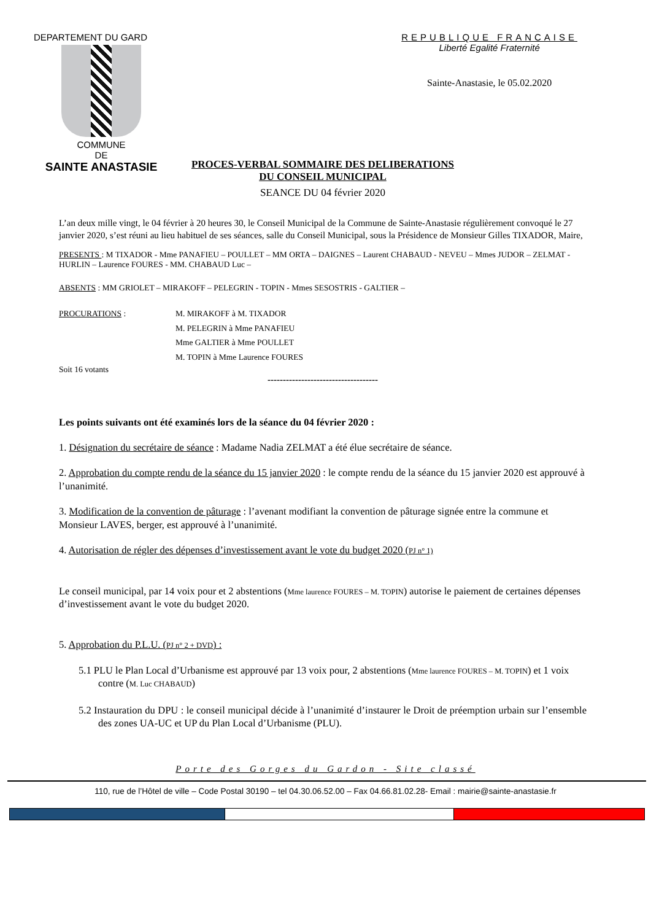DEPARTEMENT DU GARD
COMMUNE
DE
SAINTE ANASTASIE
REPUBLIQUE FRANCAISE
Liberté Egalité Fraternité
Sainte-Anastasie, le 05.02.2020
PROCES-VERBAL SOMMAIRE DES DELIBERATIONS
DU CONSEIL MUNICIPAL
SEANCE DU 04 février 2020
L’an deux mille vingt, le 04 février à 20 heures 30, le Conseil Municipal de la Commune de Sainte-Anastasie régulièrement convoqué le 27 janvier 2020, s’est réuni au lieu habituel de ses séances, salle du Conseil Municipal, sous la Présidence de Monsieur Gilles TIXADOR, Maire,
PRESENTS : M TIXADOR - Mme PANAFIEU – POULLET – MM ORTA – DAIGNES – Laurent CHABAUD - NEVEU – Mmes JUDOR – ZELMAT - HURLIN – Laurence FOURES - MM. CHABAUD Luc –
ABSENTS : MM GRIOLET – MIRAKOFF – PELEGRIN - TOPIN - Mmes SESOSTRIS - GALTIER –
PROCURATIONS : M. MIRAKOFF à M. TIXADOR
M. PELEGRIN à Mme PANAFIEU
Mme GALTIER à Mme POULLET
M. TOPIN à Mme Laurence FOURES
Soit 16 votants
------------------------------------
Les points suivants ont été examinés lors de la séance du 04 février 2020 :
1. Désignation du secrétaire de séance : Madame Nadia ZELMAT a été élue secrétaire de séance.
2. Approbation du compte rendu de la séance du 15 janvier 2020 : le compte rendu de la séance du 15 janvier 2020 est approuvé à l’unanimité.
3. Modification de la convention de pâturage : l’avenant modifiant la convention de pâturage signée entre la commune et Monsieur LAVES, berger, est approuvé à l’unanimité.
4. Autorisation de régler des dépenses d’investissement avant le vote du budget 2020 (PJ n° 1)
Le conseil municipal, par 14 voix pour et 2 abstentions (Mme laurence FOURES – M. TOPIN) autorise le paiement de certaines dépenses d’investissement avant le vote du budget 2020.
5. Approbation du P.L.U. (PJ n° 2 + DVD) :
5.1 PLU le Plan Local d’Urbanisme est approuvé par 13 voix pour, 2 abstentions (Mme laurence FOURES – M. TOPIN) et 1 voix contre (M. Luc CHABAUD)
5.2 Instauration du DPU : le conseil municipal décide à l’unanimité d’instaurer le Droit de préemption urbain sur l’ensemble des zones UA-UC et UP du Plan Local d’Urbanisme (PLU).
Porte des Gorges du Gardon - Site classé
110, rue de l’Hôtel de ville – Code Postal 30190 – tel 04.30.06.52.00 – Fax 04.66.81.02.28- Email : mairie@sainte-anastasie.fr